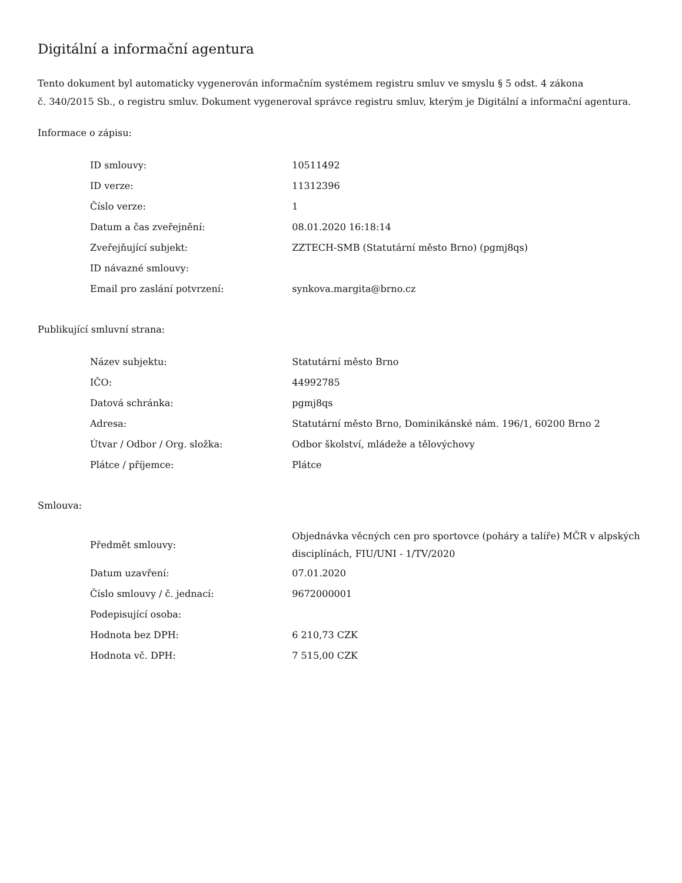Digitální a informační agentura
Tento dokument byl automaticky vygenerován informačním systémem registru smluv ve smyslu § 5 odst. 4 zákona
č. 340/2015 Sb., o registru smluv. Dokument vygeneroval správce registru smluv, kterým je Digitální a informační agentura.
Informace o zápisu:
| ID smlouvy: | 10511492 |
| ID verze: | 11312396 |
| Číslo verze: | 1 |
| Datum a čas zveřejnění: | 08.01.2020 16:18:14 |
| Zveřejňující subjekt: | ZZTECH-SMB (Statutární město Brno) (pgmj8qs) |
| ID návazné smlouvy: | |
| Email pro zaslání potvrzení: | synkova.margita@brno.cz |
Publikující smluvní strana:
| Název subjektu: | Statutární město Brno |
| IČO: | 44992785 |
| Datová schránka: | pgmj8qs |
| Adresa: | Statutární město Brno, Dominikánské nám. 196/1, 60200 Brno 2 |
| Útvar / Odbor / Org. složka: | Odbor školství, mládeže a tělovýchovy |
| Plátce / příjemce: | Plátce |
Smlouva:
| Předmět smlouvy: | Objednávka věcných cen pro sportovce (poháry a talíře) MČR v alpských disciplínách, FIU/UNI - 1/TV/2020 |
| Datum uzavření: | 07.01.2020 |
| Číslo smlouvy / č. jednací: | 9672000001 |
| Podepisující osoba: | |
| Hodnota bez DPH: | 6 210,73 CZK |
| Hodnota vč. DPH: | 7 515,00 CZK |